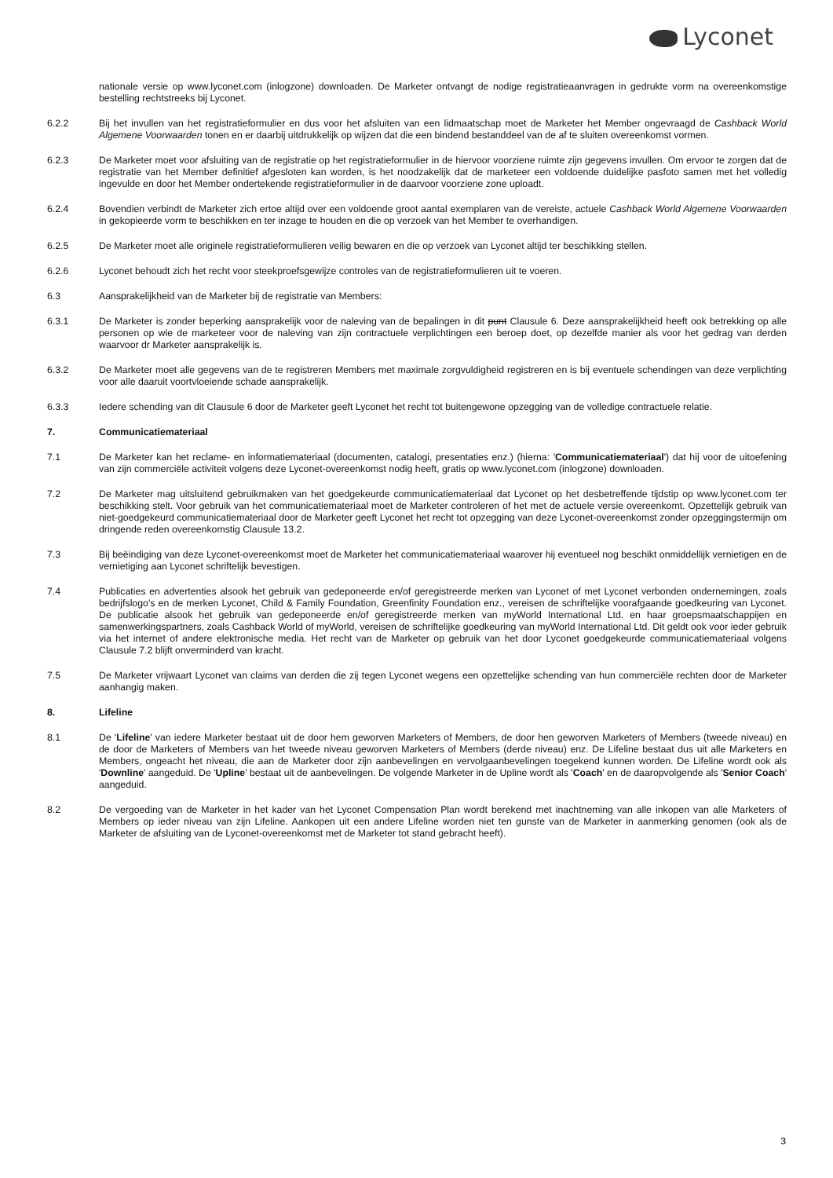Lyconet
nationale versie op www.lyconet.com (inlogzone) downloaden. De Marketer ontvangt de nodige registratieaanvragen in gedrukte vorm na overeenkomstige bestelling rechtstreeks bij Lyconet.
6.2.2 Bij het invullen van het registratieformulier en dus voor het afsluiten van een lidmaatschap moet de Marketer het Member ongevraagd de Cashback World Algemene Voorwaarden tonen en er daarbij uitdrukkelijk op wijzen dat die een bindend bestanddeel van de af te sluiten overeenkomst vormen.
6.2.3 De Marketer moet voor afsluiting van de registratie op het registratieformulier in de hiervoor voorziene ruimte zijn gegevens invullen. Om ervoor te zorgen dat de registratie van het Member definitief afgesloten kan worden, is het noodzakelijk dat de marketeer een voldoende duidelijke pasfoto samen met het volledig ingevulde en door het Member ondertekende registratieformulier in de daarvoor voorziene zone uploadt.
6.2.4 Bovendien verbindt de Marketer zich ertoe altijd over een voldoende groot aantal exemplaren van de vereiste, actuele Cashback World Algemene Voorwaarden in gekopieerde vorm te beschikken en ter inzage te houden en die op verzoek van het Member te overhandigen.
6.2.5 De Marketer moet alle originele registratieformulieren veilig bewaren en die op verzoek van Lyconet altijd ter beschikking stellen.
6.2.6 Lyconet behoudt zich het recht voor steekproefsgewijze controles van de registratieformulieren uit te voeren.
6.3 Aansprakelijkheid van de Marketer bij de registratie van Members:
6.3.1 De Marketer is zonder beperking aansprakelijk voor de naleving van de bepalingen in dit punt Clausule 6. Deze aansprakelijkheid heeft ook betrekking op alle personen op wie de marketeer voor de naleving van zijn contractuele verplichtingen een beroep doet, op dezelfde manier als voor het gedrag van derden waarvoor dr Marketer aansprakelijk is.
6.3.2 De Marketer moet alle gegevens van de te registreren Members met maximale zorgvuldigheid registreren en is bij eventuele schendingen van deze verplichting voor alle daaruit voortvloeiende schade aansprakelijk.
6.3.3 Iedere schending van dit Clausule 6 door de Marketer geeft Lyconet het recht tot buitengewone opzegging van de volledige contractuele relatie.
7. Communicatiemateriaal
7.1 De Marketer kan het reclame- en informatiemateriaal (documenten, catalogi, presentaties enz.) (hierna: 'Communicatiemateriaal') dat hij voor de uitoefening van zijn commerciële activiteit volgens deze Lyconet-overeenkomst nodig heeft, gratis op www.lyconet.com (inlogzone) downloaden.
7.2 De Marketer mag uitsluitend gebruikmaken van het goedgekeurde communicatiemateriaal dat Lyconet op het desbetreffende tijdstip op www.lyconet.com ter beschikking stelt. Voor gebruik van het communicatiemateriaal moet de Marketer controleren of het met de actuele versie overeenkomt. Opzettelijk gebruik van niet-goedgekeurd communicatiemateriaal door de Marketer geeft Lyconet het recht tot opzegging van deze Lyconet-overeenkomst zonder opzeggingstermijn om dringende reden overeenkomstig Clausule 13.2.
7.3 Bij beëindiging van deze Lyconet-overeenkomst moet de Marketer het communicatiemateriaal waarover hij eventueel nog beschikt onmiddellijk vernietigen en de vernietiging aan Lyconet schriftelijk bevestigen.
7.4 Publicaties en advertenties alsook het gebruik van gedeponeerde en/of geregistreerde merken van Lyconet of met Lyconet verbonden ondernemingen, zoals bedrijfslogo's en de merken Lyconet, Child & Family Foundation, Greenfinity Foundation enz., vereisen de schriftelijke voorafgaande goedkeuring van Lyconet. De publicatie alsook het gebruik van gedeponeerde en/of geregistreerde merken van myWorld International Ltd. en haar groepsmaatschappijen en samenwerkingspartners, zoals Cashback World of myWorld, vereisen de schriftelijke goedkeuring van myWorld International Ltd. Dit geldt ook voor ieder gebruik via het internet of andere elektronische media. Het recht van de Marketer op gebruik van het door Lyconet goedgekeurde communicatiemateriaal volgens Clausule 7.2 blijft onverminderd van kracht.
7.5 De Marketer vrijwaart Lyconet van claims van derden die zij tegen Lyconet wegens een opzettelijke schending van hun commerciële rechten door de Marketer aanhangig maken.
8. Lifeline
8.1 De 'Lifeline' van iedere Marketer bestaat uit de door hem geworven Marketers of Members, de door hen geworven Marketers of Members (tweede niveau) en de door de Marketers of Members van het tweede niveau geworven Marketers of Members (derde niveau) enz. De Lifeline bestaat dus uit alle Marketers en Members, ongeacht het niveau, die aan de Marketer door zijn aanbevelingen en vervolgaanbevelingen toegekend kunnen worden. De Lifeline wordt ook als 'Downline' aangeduid. De 'Upline' bestaat uit de aanbevelingen. De volgende Marketer in de Upline wordt als 'Coach' en de daaropvolgende als 'Senior Coach' aangeduid.
8.2 De vergoeding van de Marketer in het kader van het Lyconet Compensation Plan wordt berekend met inachtneming van alle inkopen van alle Marketers of Members op ieder niveau van zijn Lifeline. Aankopen uit een andere Lifeline worden niet ten gunste van de Marketer in aanmerking genomen (ook als de Marketer de afsluiting van de Lyconet-overeenkomst met de Marketer tot stand gebracht heeft).
3